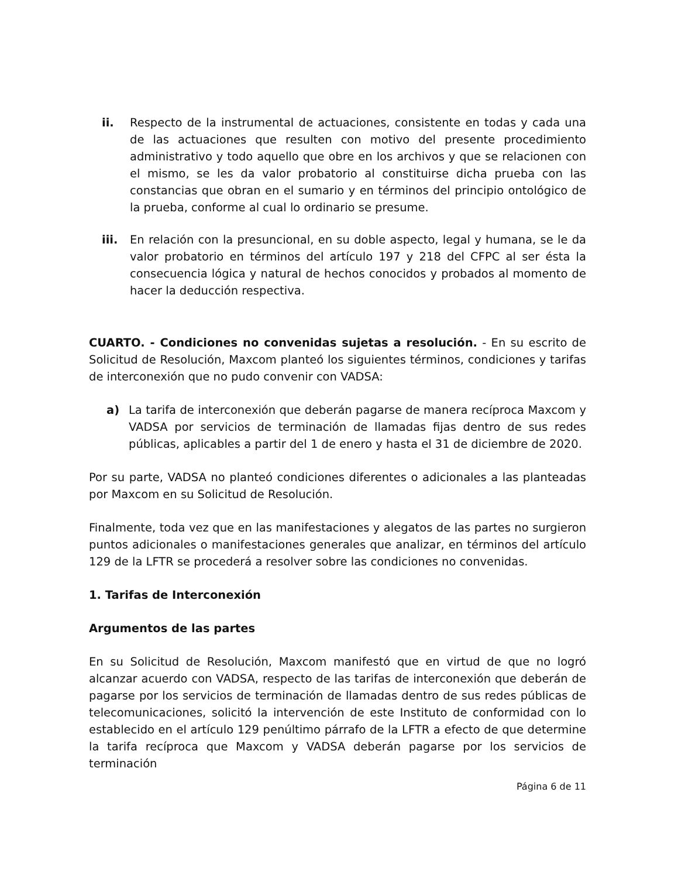ii. Respecto de la instrumental de actuaciones, consistente en todas y cada una de las actuaciones que resulten con motivo del presente procedimiento administrativo y todo aquello que obre en los archivos y que se relacionen con el mismo, se les da valor probatorio al constituirse dicha prueba con las constancias que obran en el sumario y en términos del principio ontológico de la prueba, conforme al cual lo ordinario se presume.
iii. En relación con la presuncional, en su doble aspecto, legal y humana, se le da valor probatorio en términos del artículo 197 y 218 del CFPC al ser ésta la consecuencia lógica y natural de hechos conocidos y probados al momento de hacer la deducción respectiva.
CUARTO. - Condiciones no convenidas sujetas a resolución. - En su escrito de Solicitud de Resolución, Maxcom planteó los siguientes términos, condiciones y tarifas de interconexión que no pudo convenir con VADSA:
a) La tarifa de interconexión que deberán pagarse de manera recíproca Maxcom y VADSA por servicios de terminación de llamadas fijas dentro de sus redes públicas, aplicables a partir del 1 de enero y hasta el 31 de diciembre de 2020.
Por su parte, VADSA no planteó condiciones diferentes o adicionales a las planteadas por Maxcom en su Solicitud de Resolución.
Finalmente, toda vez que en las manifestaciones y alegatos de las partes no surgieron puntos adicionales o manifestaciones generales que analizar, en términos del artículo 129 de la LFTR se procederá a resolver sobre las condiciones no convenidas.
1. Tarifas de Interconexión
Argumentos de las partes
En su Solicitud de Resolución, Maxcom manifestó que en virtud de que no logró alcanzar acuerdo con VADSA, respecto de las tarifas de interconexión que deberán de pagarse por los servicios de terminación de llamadas dentro de sus redes públicas de telecomunicaciones, solicitó la intervención de este Instituto de conformidad con lo establecido en el artículo 129 penúltimo párrafo de la LFTR a efecto de que determine la tarifa recíproca que Maxcom y VADSA deberán pagarse por los servicios de terminación
Página 6 de 11